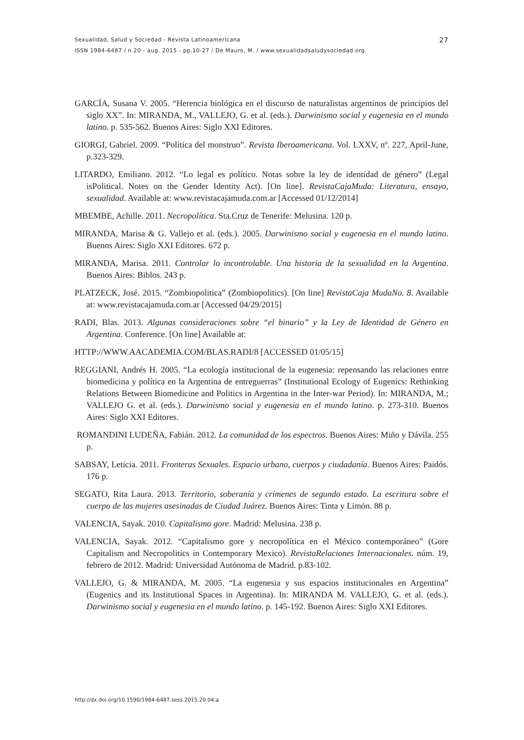27 Sexualidad, Salud y Sociedad - Revista Latinoamericana
ISSN 1984-6487 / n.20 - aug. 2015 - pp.10-27 / De Mauro, M. / www.sexualidadsaludysociedad.org
GARCÍA, Susana V. 2005. “Herencia biológica en el discurso de naturalistas argentinos de principios del siglo XX”. In: MIRANDA, M., VALLEJO, G. et al. (eds.). Darwinismo social y eugenesia en el mundo latino. p. 535-562. Buenos Aires: Siglo XXI Editores.
GIORGI, Gabriel. 2009. “Política del monstruo”. Revista Iberoamericana. Vol. LXXV, nº. 227, April-June, p.323-329.
LITARDO, Emiliano. 2012. “Lo legal es político. Notas sobre la ley de identidad de género” (Legal isPolitical. Notes on the Gender Identity Act). [On line]. RevistaCajaMuda: Literatura, ensayo, sexualidad. Available at: www.revistacajamuda.com.ar [Accessed 01/12/2014]
MBEMBE, Achille. 2011. Necropolítica. Sta.Cruz de Tenerife: Melusina. 120 p.
MIRANDA, Marisa & G. Vallejo et al. (eds.). 2005. Darwinismo social y eugenesia en el mundo latino. Buenos Aires: Siglo XXI Editores. 672 p.
MIRANDA, Marisa. 2011. Controlar lo incontrolable. Una historia de la sexualidad en la Argentina. Buenos Aires: Biblos. 243 p.
PLATZECK, José. 2015. “Zombiopolitica” (Zombiopolitics). [On line] RevistaCaja MudaNo. 8. Available at: www.revistacajamuda.com.ar [Accessed 04/29/2015]
RADI, Blas. 2013. Algunas consideraciones sobre “el binario” y la Ley de Identidad de Género en Argentina. Conference. [On line] Available at:
HTTP://WWW.AACADEMIA.COM/BLAS.RADI/8 [ACCESSED 01/05/15]
REGGIANI, Andrés H. 2005. “La ecología institucional de la eugenesia: repensando las relaciones entre biomedicina y política en la Argentina de entreguerras” (Institutional Ecology of Eugenics: Rethinking Relations Between Biomedicine and Politics in Argentina in the Inter-war Period). In: MIRANDA, M.; VALLEJO G. et al. (eds.). Darwinismo social y eugenesia en el mundo latino. p. 273-310. Buenos Aires: Siglo XXI Editores.
ROMANDINI LUDEÑA, Fabián. 2012. La comunidad de los espectros. Buenos Aires: Miño y Dávila. 255 p.
SABSAY, Leticia. 2011. Fronteras Sexuales. Espacio urbano, cuerpos y ciudadanía. Buenos Aires: Paidós. 176 p.
SEGATO, Rita Laura. 2013. Territorio, soberanía y crímenes de segundo estado. La escritura sobre el cuerpo de las mujeres asesinadas de Ciudad Juárez. Buenos Aires: Tinta y Limón. 88 p.
VALENCIA, Sayak. 2010. Capitalismo gore. Madrid: Melusina. 238 p.
VALENCIA, Sayak. 2012. “Capitalismo gore y necropolítica en el México contemporáneo” (Gore Capitalism and Necropolitics in Contemporary Mexico). RevistaRelaciones Internacionales. núm. 19, febrero de 2012. Madrid: Universidad Autónoma de Madrid. p.83-102.
VALLEJO, G. & MIRANDA, M. 2005. “La eugenesia y sus espacios institucionales en Argentina” (Eugenics and its Institutional Spaces in Argentina). In: MIRANDA M. VALLEJO, G. et al. (eds.). Darwinismo social y eugenesia en el mundo latino. p. 145-192. Buenos Aires: Siglo XXI Editores.
http://dx.doi.org/10.1590/1984-6487.sess.2015.20.04.a